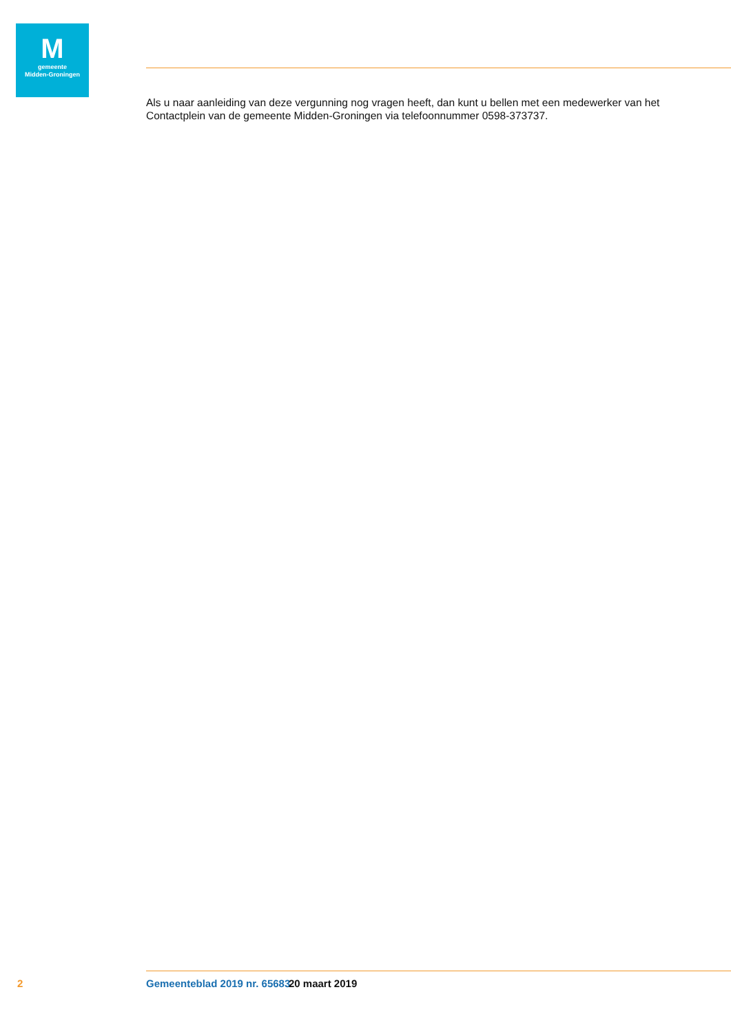M
gemeente
Midden-Groningen
Als u naar aanleiding van deze vergunning nog vragen heeft, dan kunt u bellen met een medewerker van het Contactplein van de gemeente Midden-Groningen via telefoonnummer 0598-373737.
2 Gemeenteblad 2019 nr. 65683 20 maart 2019